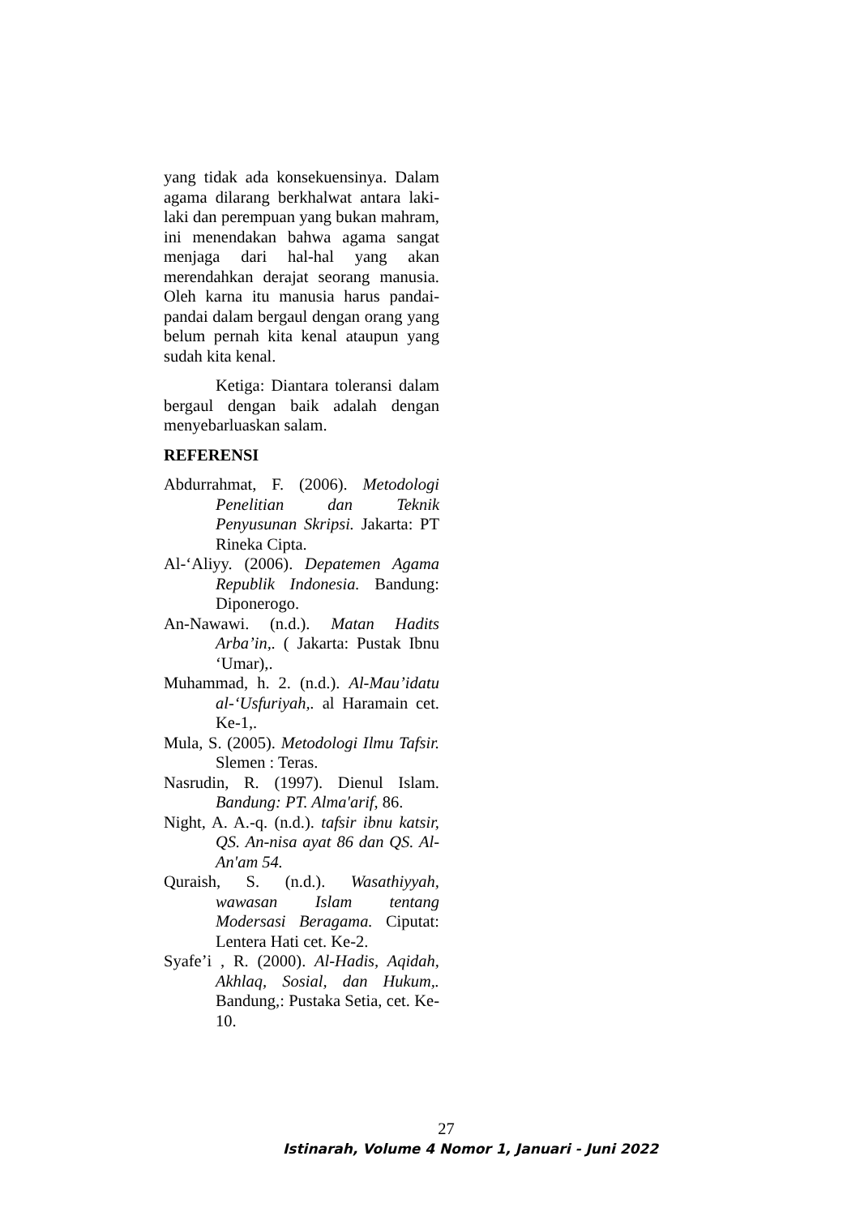yang tidak ada konsekuensinya. Dalam agama dilarang berkhalwat antara laki-laki dan perempuan yang bukan mahram, ini menendakan bahwa agama sangat menjaga dari hal-hal yang akan merendahkan derajat seorang manusia. Oleh karna itu manusia harus pandai-pandai dalam bergaul dengan orang yang belum pernah kita kenal ataupun yang sudah kita kenal.
Ketiga: Diantara toleransi dalam bergaul dengan baik adalah dengan menyebarluaskan salam.
REFERENSI
Abdurrahmat, F. (2006). Metodologi Penelitian dan Teknik Penyusunan Skripsi. Jakarta: PT Rineka Cipta.
Al-‘Aliyy. (2006). Depatemen Agama Republik Indonesia. Bandung: Diponerogo.
An-Nawawi. (n.d.). Matan Hadits Arba’in,. ( Jakarta: Pustak Ibnu ‘Umar),.
Muhammad, h. 2. (n.d.). Al-Mau’idatu al-‘Usfuriyah,. al Haramain cet. Ke-1,.
Mula, S. (2005). Metodologi Ilmu Tafsir. Slemen : Teras.
Nasrudin, R. (1997). Dienul Islam. Bandung: PT. Alma'arif, 86.
Night, A. A.-q. (n.d.). tafsir ibnu katsir, QS. An-nisa ayat 86 dan QS. Al-An'am 54.
Quraish, S. (n.d.). Wasathiyyah, wawasan Islam tentang Modersasi Beragama. Ciputat: Lentera Hati cet. Ke-2.
Syafe’i , R. (2000). Al-Hadis, Aqidah, Akhlaq, Sosial, dan Hukum,. Bandung,: Pustaka Setia, cet. Ke-10.
27
Istinarah, Volume 4 Nomor 1, Januari - Juni 2022